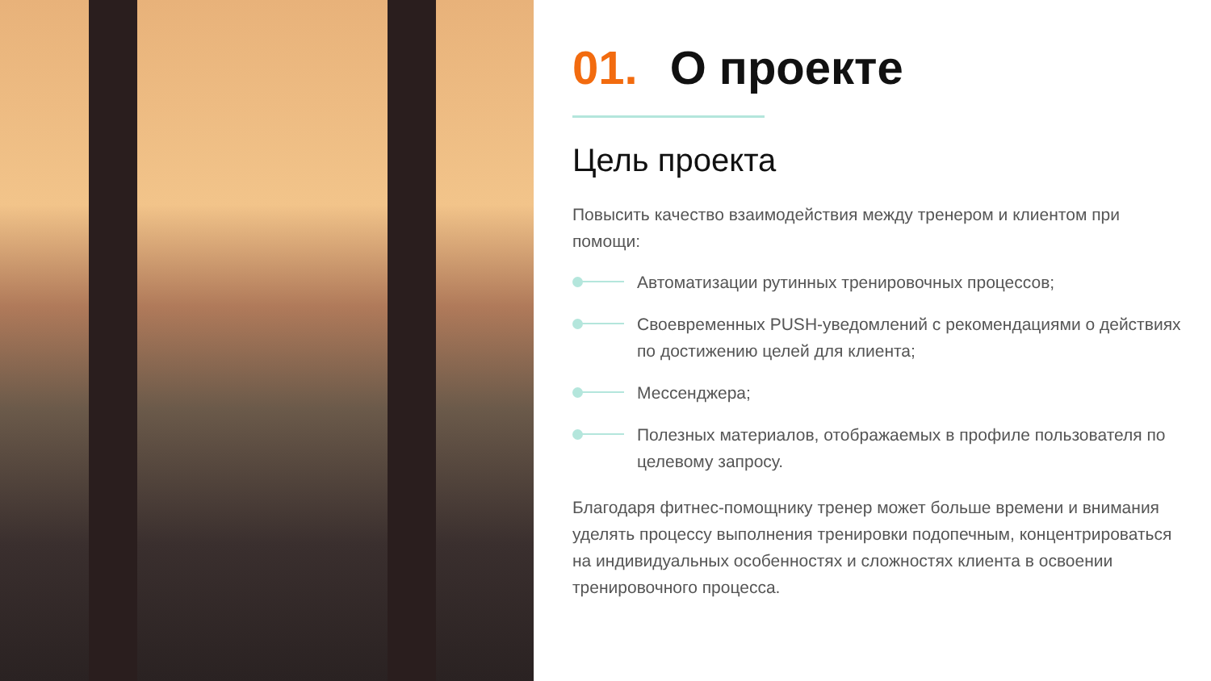01. О проекте
Цель проекта
Повысить качество взаимодействия между тренером и клиентом при помощи:
Автоматизации рутинных тренировочных процессов;
Своевременных PUSH-уведомлений с рекомендациями о действиях по достижению целей для клиента;
Мессенджера;
Полезных материалов, отображаемых в профиле пользователя по целевому запросу.
Благодаря фитнес-помощнику тренер может больше времени и внимания уделять процессу выполнения тренировки подопечным, концентрироваться на индивидуальных особенностях и сложностях клиента в освоении тренировочного процесса.